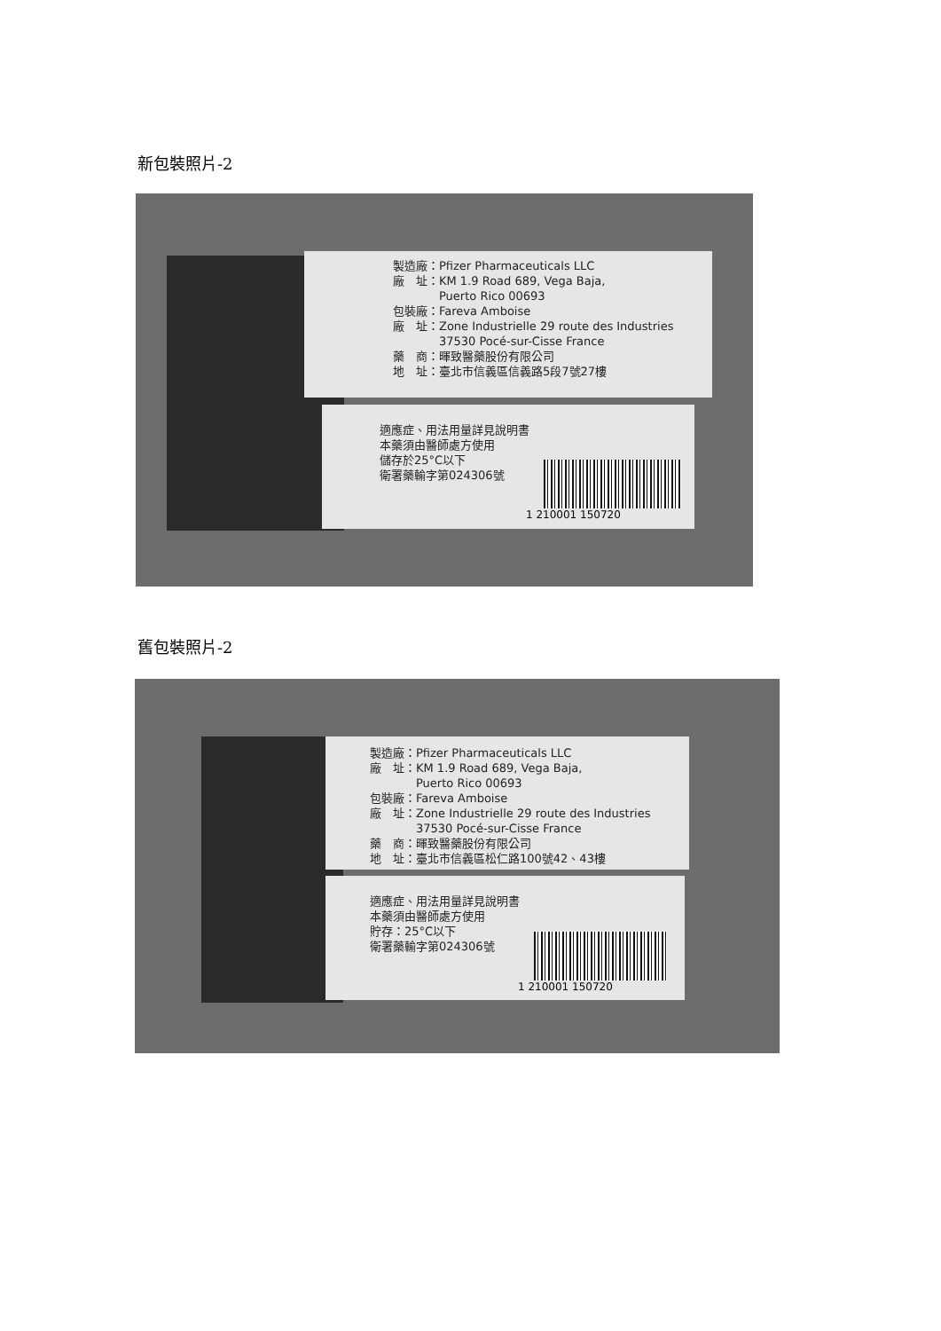新包裝照片-2
製造廠：Pfizer Pharmaceuticals LLC
廠　址：KM 1.9 Road 689, Vega Baja,
　　　　Puerto Rico 00693
包裝廠：Fareva Amboise
廠　址：Zone Industrielle 29 route des Industries
　　　　37530 Pocé-sur-Cisse France
藥　商：暉致醫藥股份有限公司
地　址：臺北市信義區信義路5段7號27樓
適應症、用法用量詳見說明書
本藥須由醫師處方使用
儲存於25°C以下
衛署藥輸字第024306號
1 210001 150720
舊包裝照片-2
製造廠：Pfizer Pharmaceuticals LLC
廠　址：KM 1.9 Road 689, Vega Baja,
　　　　Puerto Rico 00693
包裝廠：Fareva Amboise
廠　址：Zone Industrielle 29 route des Industries
　　　　37530 Pocé-sur-Cisse France
藥　商：暉致醫藥股份有限公司
地　址：臺北市信義區松仁路100號42、43樓
適應症、用法用量詳見說明書
本藥須由醫師處方使用
貯存：25°C以下
衛署藥輸字第024306號
1 210001 150720